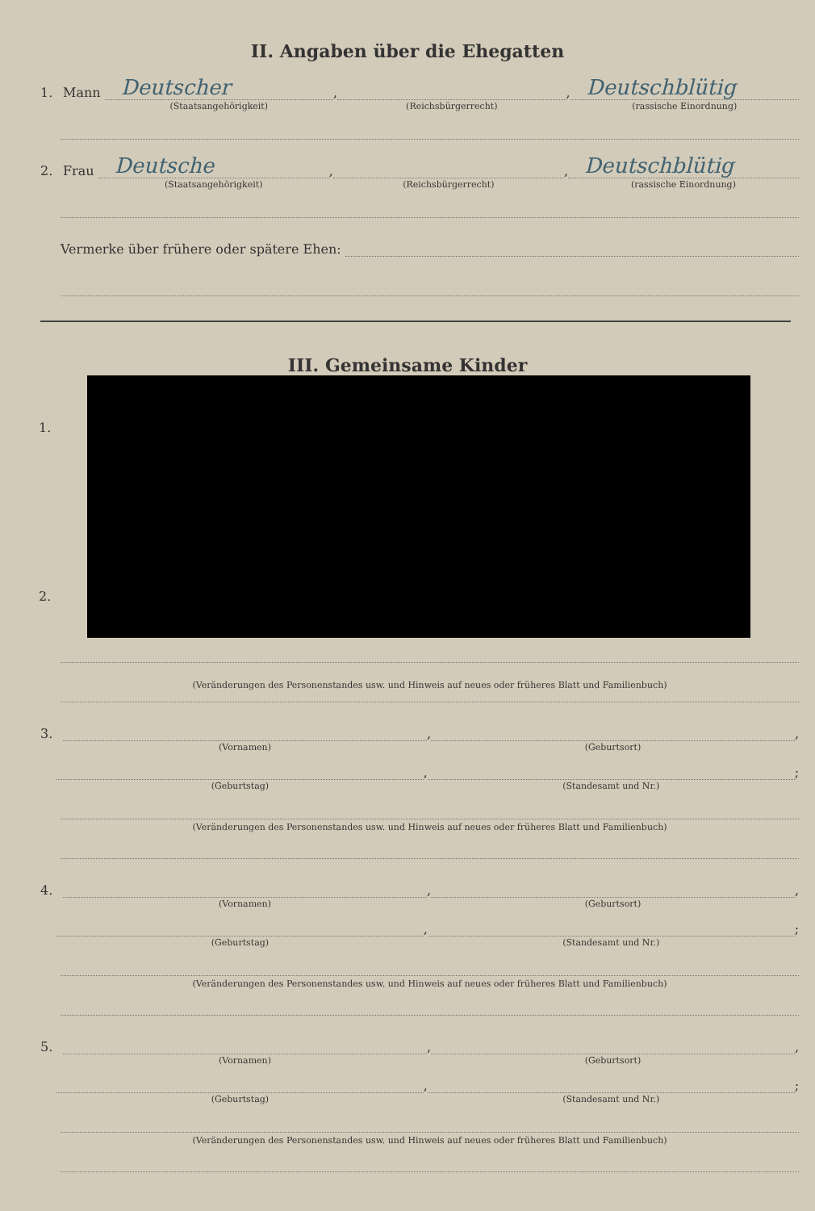II. Angaben über die Ehegatten
1. Mann
Deutscher
(Staatsangehörigkeit)
,
(Reichsbürgerrecht)
,
Deutschblütig
(rassische Einordnung)
2. Frau
Deutsche
(Staatsangehörigkeit)
,
(Reichsbürgerrecht)
,
Deutschblütig
(rassische Einordnung)
Vermerke über frühere oder spätere Ehen:
III. Gemeinsame Kinder
1.
2.
(Veränderungen des Personenstandes usw. und Hinweis auf neues oder früheres Blatt und Familienbuch)
3.
(Vornamen)
,
(Geburtsort)
,
(Geburtstag)
,
(Standesamt und Nr.)
;
(Veränderungen des Personenstandes usw. und Hinweis auf neues oder früheres Blatt und Familienbuch)
4.
(Vornamen)
,
(Geburtsort)
,
(Geburtstag)
,
(Standesamt und Nr.)
;
(Veränderungen des Personenstandes usw. und Hinweis auf neues oder früheres Blatt und Familienbuch)
5.
(Vornamen)
,
(Geburtsort)
,
(Geburtstag)
,
(Standesamt und Nr.)
;
(Veränderungen des Personenstandes usw. und Hinweis auf neues oder früheres Blatt und Familienbuch)